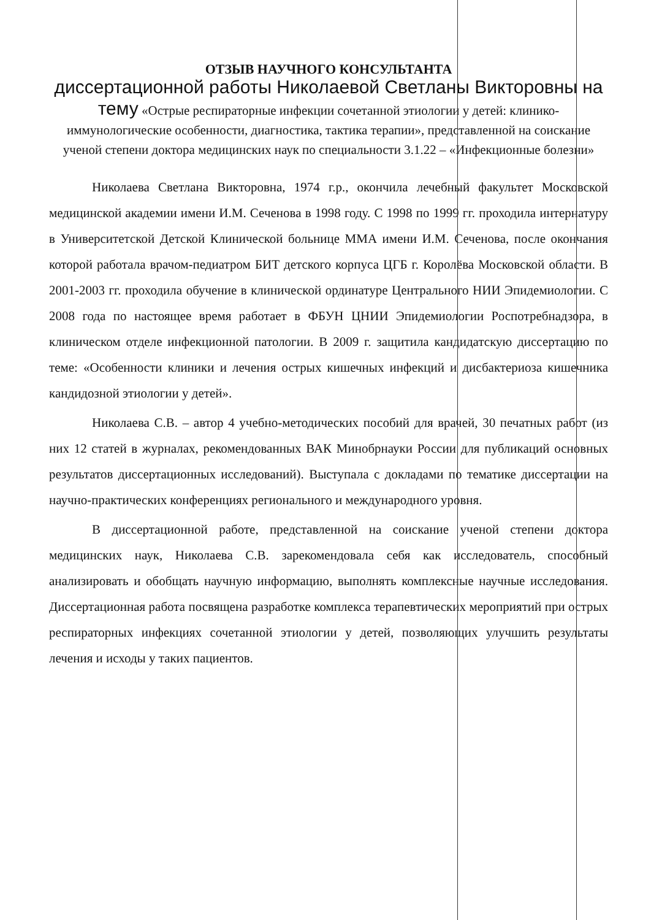ОТЗЫВ НАУЧНОГО КОНСУЛЬТАНТА
диссертационной работы Николаевой Светланы Викторовны на тему «Острые респираторные инфекции сочетанной этиологии у детей: клинико-иммунологические особенности, диагностика, тактика терапии», представленной на соискание ученой степени доктора медицинских наук по специальности 3.1.22 – «Инфекционные болезни»
Николаева Светлана Викторовна, 1974 г.р., окончила лечебный факультет Московской медицинской академии имени И.М. Сеченова в 1998 году. С 1998 по 1999 гг. проходила интернатуру в Университетской Детской Клинической больнице ММА имени И.М. Сеченова, после окончания которой работала врачом-педиатром БИТ детского корпуса ЦГБ г. Королёва Московской области. В 2001-2003 гг. проходила обучение в клинической ординатуре Центрального НИИ Эпидемиологии. С 2008 года по настоящее время работает в ФБУН ЦНИИ Эпидемиологии Роспотребнадзора, в клиническом отделе инфекционной патологии. В 2009 г. защитила кандидатскую диссертацию по теме: «Особенности клиники и лечения острых кишечных инфекций и дисбактериоза кишечника кандидозной этиологии у детей».
Николаева С.В. – автор 4 учебно-методических пособий для врачей, 30 печатных работ (из них 12 статей в журналах, рекомендованных ВАК Минобрнауки России для публикаций основных результатов диссертационных исследований). Выступала с докладами по тематике диссертации на научно-практических конференциях регионального и международного уровня.
В диссертационной работе, представленной на соискание ученой степени доктора медицинских наук, Николаева С.В. зарекомендовала себя как исследователь, способный анализировать и обобщать научную информацию, выполнять комплексные научные исследования. Диссертационная работа посвящена разработке комплекса терапевтических мероприятий при острых респираторных инфекциях сочетанной этиологии у детей, позволяющих улучшить результаты лечения и исходы у таких пациентов.